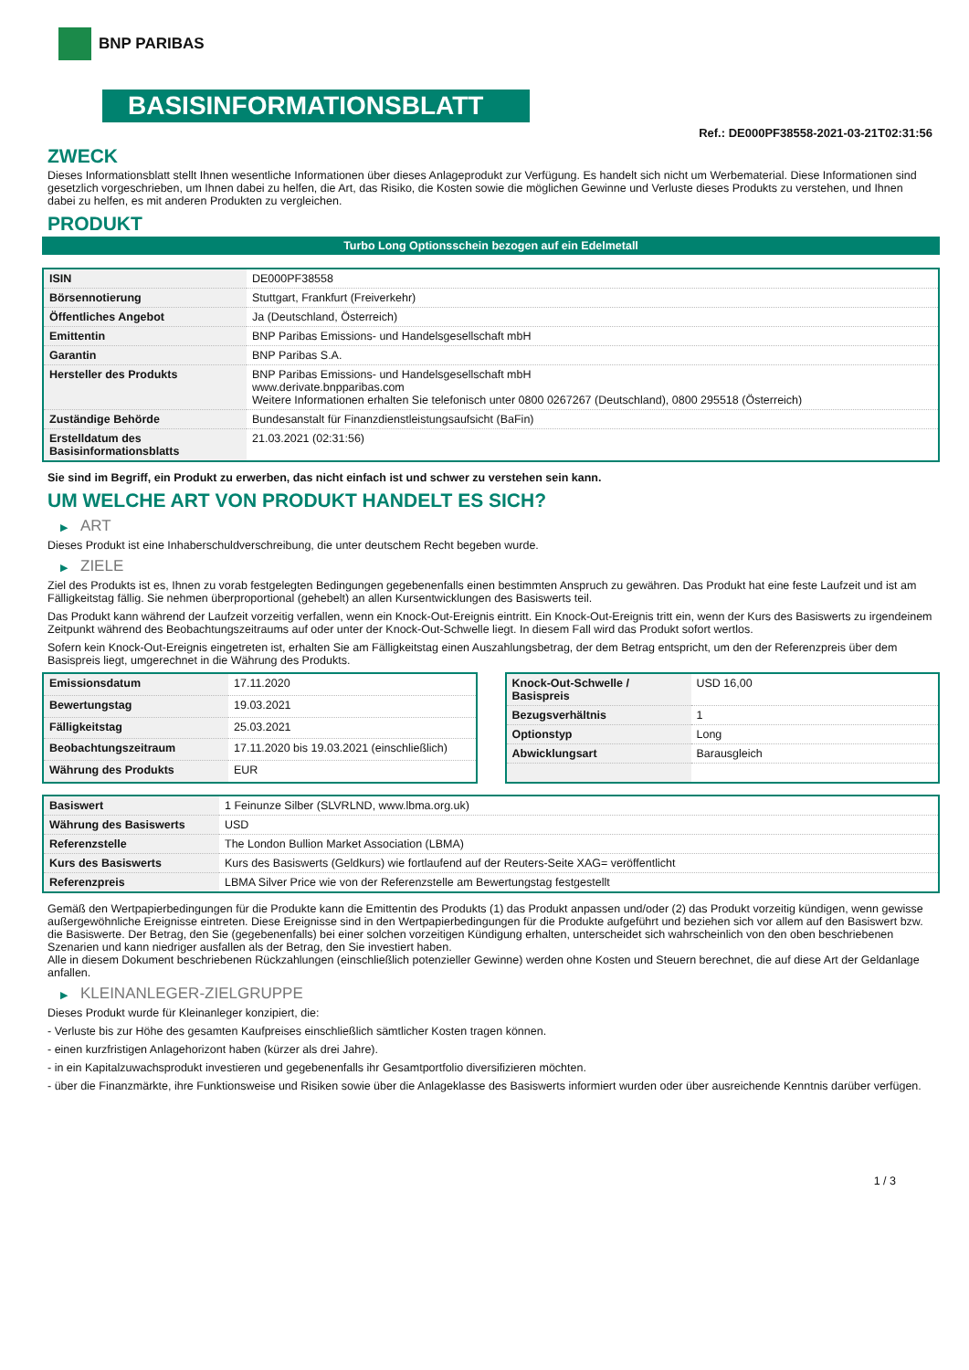BNP PARIBAS
BASISINFORMATIONSBLATT
Ref.: DE000PF38558-2021-03-21T02:31:56
ZWECK
Dieses Informationsblatt stellt Ihnen wesentliche Informationen über dieses Anlageprodukt zur Verfügung. Es handelt sich nicht um Werbematerial. Diese Informationen sind gesetzlich vorgeschrieben, um Ihnen dabei zu helfen, die Art, das Risiko, die Kosten sowie die möglichen Gewinne und Verluste dieses Produkts zu verstehen, und Ihnen dabei zu helfen, es mit anderen Produkten zu vergleichen.
PRODUKT
Turbo Long Optionsschein bezogen auf ein Edelmetall
| ISIN | DE000PF38558 |
| Börsennotierung | Stuttgart, Frankfurt (Freiverkehr) |
| Öffentliches Angebot | Ja (Deutschland, Österreich) |
| Emittentin | BNP Paribas Emissions- und Handelsgesellschaft mbH |
| Garantin | BNP Paribas S.A. |
| Hersteller des Produkts | BNP Paribas Emissions- und Handelsgesellschaft mbH www.derivate.bnpparibas.com Weitere Informationen erhalten Sie telefonisch unter 0800 0267267 (Deutschland), 0800 295518 (Österreich) |
| Zuständige Behörde | Bundesanstalt für Finanzdienstleistungsaufsicht (BaFin) |
| Erstelldatum des Basisinformationsblatts | 21.03.2021 (02:31:56) |
Sie sind im Begriff, ein Produkt zu erwerben, das nicht einfach ist und schwer zu verstehen sein kann.
UM WELCHE ART VON PRODUKT HANDELT ES SICH?
▶ ART
Dieses Produkt ist eine Inhaberschuldverschreibung, die unter deutschem Recht begeben wurde.
▶ ZIELE
Ziel des Produkts ist es, Ihnen zu vorab festgelegten Bedingungen gegebenenfalls einen bestimmten Anspruch zu gewähren. Das Produkt hat eine feste Laufzeit und ist am Fälligkeitstag fällig. Sie nehmen überproportional (gehebelt) an allen Kursentwicklungen des Basiswerts teil.
Das Produkt kann während der Laufzeit vorzeitig verfallen, wenn ein Knock-Out-Ereignis eintritt. Ein Knock-Out-Ereignis tritt ein, wenn der Kurs des Basiswerts zu irgendeinem Zeitpunkt während des Beobachtungszeitraums auf oder unter der Knock-Out-Schwelle liegt. In diesem Fall wird das Produkt sofort wertlos.
Sofern kein Knock-Out-Ereignis eingetreten ist, erhalten Sie am Fälligkeitstag einen Auszahlungsbetrag, der dem Betrag entspricht, um den der Referenzpreis über dem Basispreis liegt, umgerechnet in die Währung des Produkts.
| Emissionsdatum | 17.11.2020 |
| Bewertungstag | 19.03.2021 |
| Fälligkeitstag | 25.03.2021 |
| Beobachtungszeitraum | 17.11.2020 bis 19.03.2021 (einschließlich) |
| Währung des Produkts | EUR |
| Knock-Out-Schwelle / Basispreis | USD 16,00 |
| Bezugsverhältnis | 1 |
| Optionstyp | Long |
| Abwicklungsart | Barausgleich |
| Basiswert | 1 Feinunze Silber (SLVRLND, www.lbma.org.uk) |
| Währung des Basiswerts | USD |
| Referenzstelle | The London Bullion Market Association (LBMA) |
| Kurs des Basiswerts | Kurs des Basiswerts (Geldkurs) wie fortlaufend auf der Reuters-Seite XAG= veröffentlicht |
| Referenzpreis | LBMA Silver Price wie von der Referenzstelle am Bewertungstag festgestellt |
Gemäß den Wertpapierbedingungen für die Produkte kann die Emittentin des Produkts (1) das Produkt anpassen und/oder (2) das Produkt vorzeitig kündigen, wenn gewisse außergewöhnliche Ereignisse eintreten. Diese Ereignisse sind in den Wertpapierbedingungen für die Produkte aufgeführt und beziehen sich vor allem auf den Basiswert bzw. die Basiswerte. Der Betrag, den Sie (gegebenenfalls) bei einer solchen vorzeitigen Kündigung erhalten, unterscheidet sich wahrscheinlich von den oben beschriebenen Szenarien und kann niedriger ausfallen als der Betrag, den Sie investiert haben.
Alle in diesem Dokument beschriebenen Rückzahlungen (einschließlich potenzieller Gewinne) werden ohne Kosten und Steuern berechnet, die auf diese Art der Geldanlage anfallen.
▶ KLEINANLEGER-ZIELGRUPPE
Dieses Produkt wurde für Kleinanleger konzipiert, die:
- Verluste bis zur Höhe des gesamten Kaufpreises einschließlich sämtlicher Kosten tragen können.
- einen kurzfristigen Anlagehorizont haben (kürzer als drei Jahre).
- in ein Kapitalzuwachsprodukt investieren und gegebenenfalls ihr Gesamtportfolio diversifizieren möchten.
- über die Finanzmärkte, ihre Funktionsweise und Risiken sowie über die Anlageklasse des Basiswerts informiert wurden oder über ausreichende Kenntnis darüber verfügen.
1 / 3